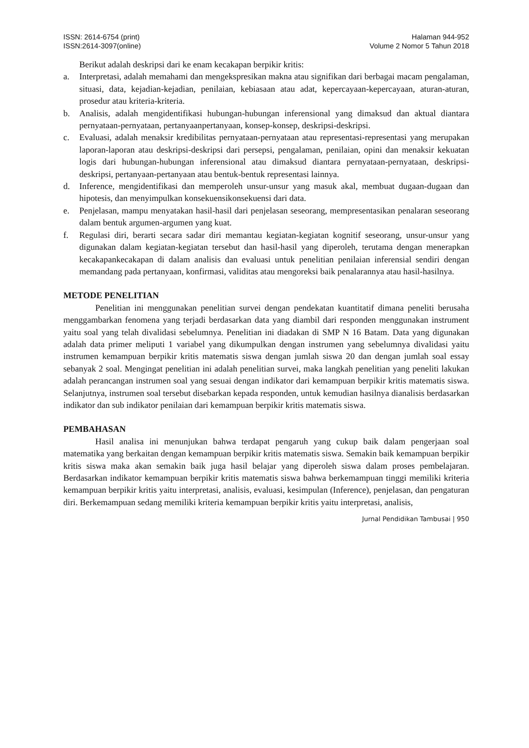ISSN: 2614-6754 (print)
ISSN:2614-3097(online)
Halaman 944-952
Volume 2 Nomor 5 Tahun 2018
Berikut adalah deskripsi dari ke enam kecakapan berpikir kritis:
a. Interpretasi, adalah memahami dan mengekspresikan makna atau signifikan dari berbagai macam pengalaman, situasi, data, kejadian-kejadian, penilaian, kebiasaan atau adat, kepercayaan-kepercayaan, aturan-aturan, prosedur atau kriteria-kriteria.
b. Analisis, adalah mengidentifikasi hubungan-hubungan inferensional yang dimaksud dan aktual diantara pernyataan-pernyataan, pertanyaanpertanyaan, konsep-konsep, deskripsi-deskripsi.
c. Evaluasi, adalah menaksir kredibilitas pernyataan-pernyataan atau representasi-representasi yang merupakan laporan-laporan atau deskripsi-deskripsi dari persepsi, pengalaman, penilaian, opini dan menaksir kekuatan logis dari hubungan-hubungan inferensional atau dimaksud diantara pernyataan-pernyataan, deskripsi-deskripsi, pertanyaan-pertanyaan atau bentuk-bentuk representasi lainnya.
d. Inference, mengidentifikasi dan memperoleh unsur-unsur yang masuk akal, membuat dugaan-dugaan dan hipotesis, dan menyimpulkan konsekuensikonsekuensi dari data.
e. Penjelasan, mampu menyatakan hasil-hasil dari penjelasan seseorang, mempresentasikan penalaran seseorang dalam bentuk argumen-argumen yang kuat.
f. Regulasi diri, berarti secara sadar diri memantau kegiatan-kegiatan kognitif seseorang, unsur-unsur yang digunakan dalam kegiatan-kegiatan tersebut dan hasil-hasil yang diperoleh, terutama dengan menerapkan kecakapankecakapan di dalam analisis dan evaluasi untuk penelitian penilaian inferensial sendiri dengan memandang pada pertanyaan, konfirmasi, validitas atau mengoreksi baik penalarannya atau hasil-hasilnya.
METODE PENELITIAN
Penelitian ini menggunakan penelitian survei dengan pendekatan kuantitatif dimana peneliti berusaha menggambarkan fenomena yang terjadi berdasarkan data yang diambil dari responden menggunakan instrument yaitu soal yang telah divalidasi sebelumnya. Penelitian ini diadakan di SMP N 16 Batam. Data yang digunakan adalah data primer meliputi 1 variabel yang dikumpulkan dengan instrumen yang sebelumnya divalidasi yaitu instrumen kemampuan berpikir kritis matematis siswa dengan jumlah siswa 20 dan dengan jumlah soal essay sebanyak 2 soal. Mengingat penelitian ini adalah penelitian survei, maka langkah penelitian yang peneliti lakukan adalah perancangan instrumen soal yang sesuai dengan indikator dari kemampuan berpikir kritis matematis siswa. Selanjutnya, instrumen soal tersebut disebarkan kepada responden, untuk kemudian hasilnya dianalisis berdasarkan indikator dan sub indikator penilaian dari kemampuan berpikir kritis matematis siswa.
PEMBAHASAN
Hasil analisa ini menunjukan bahwa terdapat pengaruh yang cukup baik dalam pengerjaan soal matematika yang berkaitan dengan kemampuan berpikir kritis matematis siswa. Semakin baik kemampuan berpikir kritis siswa maka akan semakin baik juga hasil belajar yang diperoleh siswa dalam proses pembelajaran. Berdasarkan indikator kemampuan berpikir kritis matematis siswa bahwa berkemampuan tinggi memiliki kriteria kemampuan berpikir kritis yaitu interpretasi, analisis, evaluasi, kesimpulan (Inference), penjelasan, dan pengaturan diri. Berkemampuan sedang memiliki kriteria kemampuan berpikir kritis yaitu interpretasi, analisis,
Jurnal Pendidikan Tambusai | 950